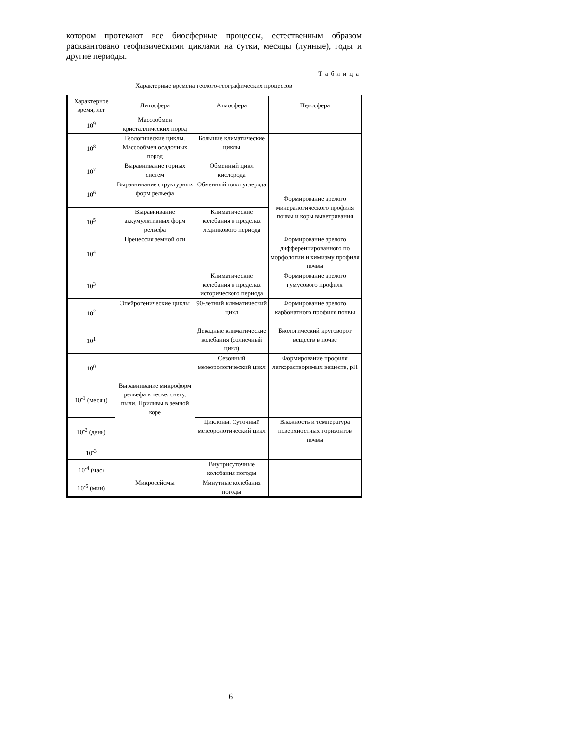котором протекают все биосферные процессы, естественным образом расквантовано геофизическими циклами на сутки, месяцы (лунные), годы и другие периоды.
Таблица
Характерные времена геолого-географических процессов
| Характерное время, лет | Литосфера | Атмосфера | Педосфера |
| --- | --- | --- | --- |
| 10<sup>9</sup> | Массообмен кристаллических пород | | |
| 10<sup>8</sup> | Геологические циклы. Массообмен осадочных пород | Большие климатические циклы | |
| 10<sup>7</sup> | Выравнивание горных систем | Обменный цикл кислорода | |
| 10<sup>6</sup> | Выравнивание структурных форм рельефа | Обменный цикл углерода | Формирование зрелого минералогического профиля почвы и коры выветривания |
| 10<sup>5</sup> | Выравнивание аккумулятивных форм рельефа | Климатические колебания в пределах ледникового периода | |
| 10<sup>4</sup> | Прецессия земной оси | | Формирование зрелого дифференцированного по морфологии и химизму профиля почвы |
| 10<sup>3</sup> | | Климатические колебания в пределах исторического периода | Формирование зрелого гумусового профиля |
| 10<sup>2</sup> | Эпейрогенические циклы | 90-летний климатический цикл | Формирование зрелого карбонатного профиля почвы |
| 10<sup>1</sup> | | Декадные климатические колебания (солнечный цикл) | Биологический круговорот веществ в почве |
| 10<sup>0</sup> | | Сезонный метеорологический цикл | Формирование профиля легкорастворимых веществ, pH |
| 10<sup>-1</sup> (месяц) | Выравнивание микроформ рельефа в песке, снегу, пыли. Приливы в земной коре | | |
| 10<sup>-2</sup> (день) | | Циклоны. Суточный метеоролотический цикл | Влажность и температура поверхностных горизонтов почвы |
| 10<sup>-3</sup> | | | |
| 10<sup>-4</sup> (час) | | Внутрисуточные колебания погоды | |
| 10<sup>-5</sup> (мин) | Микросейсмы | Минутные колебания погоды | |
6